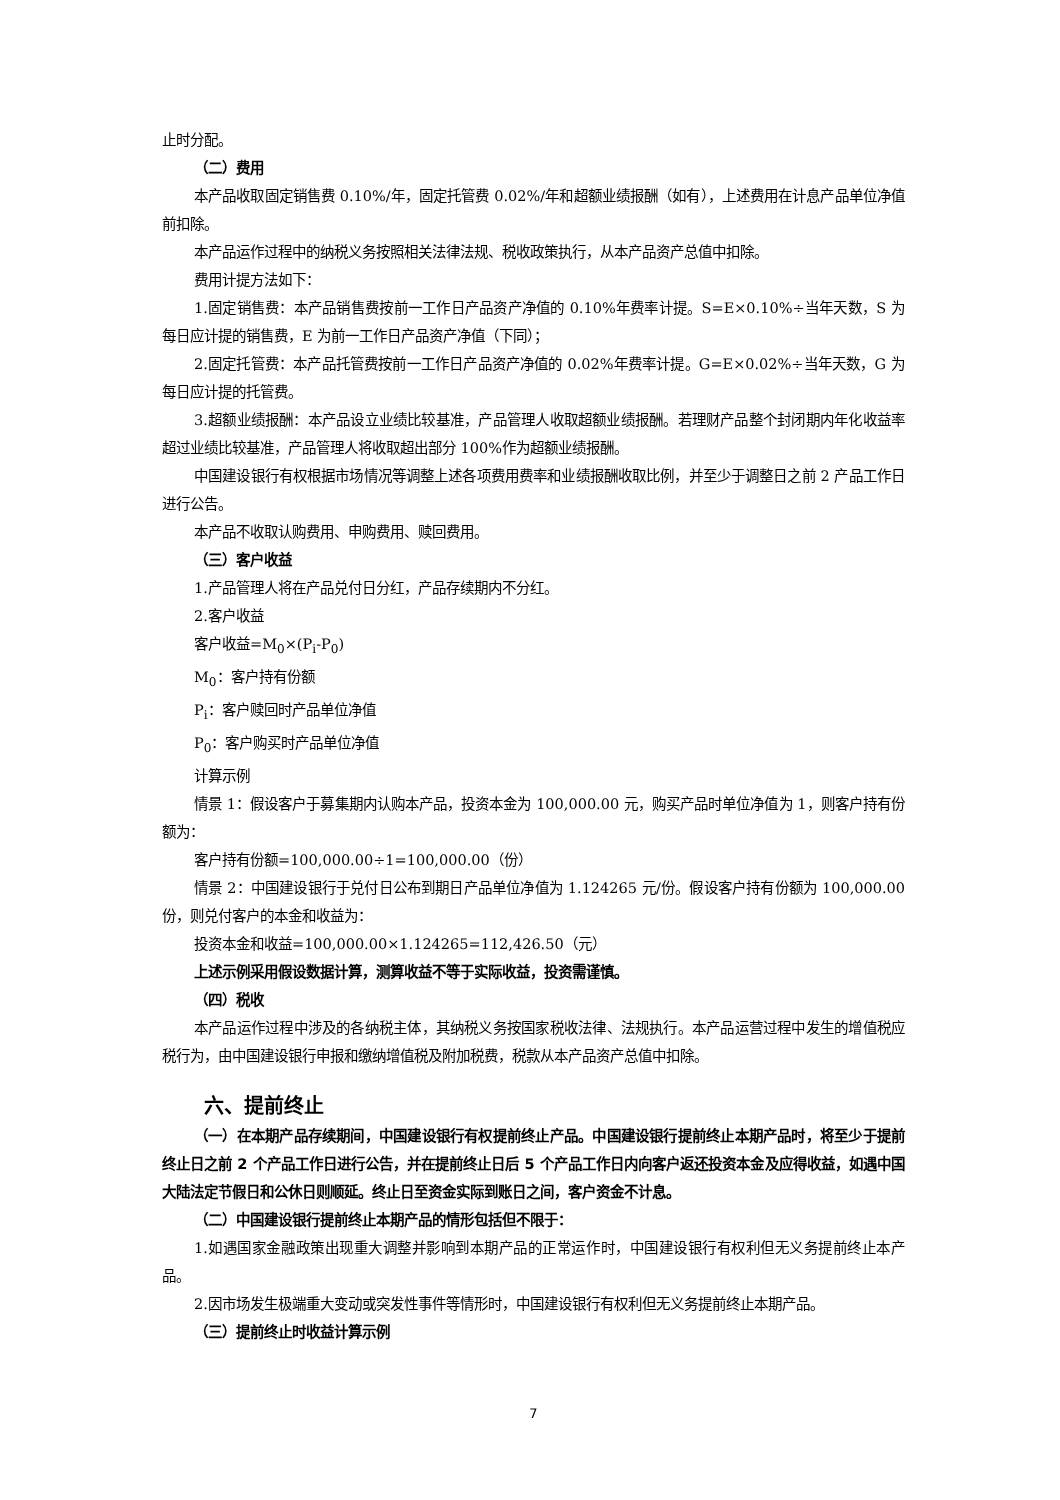止时分配。
（二）费用
本产品收取固定销售费 0.10%/年，固定托管费 0.02%/年和超额业绩报酬（如有），上述费用在计息产品单位净值前扣除。
本产品运作过程中的纳税义务按照相关法律法规、税收政策执行，从本产品资产总值中扣除。
费用计提方法如下：
1.固定销售费：本产品销售费按前一工作日产品资产净值的 0.10%年费率计提。S=E×0.10%÷当年天数，S 为每日应计提的销售费，E 为前一工作日产品资产净值（下同）；
2.固定托管费：本产品托管费按前一工作日产品资产净值的 0.02%年费率计提。G=E×0.02%÷当年天数，G 为每日应计提的托管费。
3.超额业绩报酬：本产品设立业绩比较基准，产品管理人收取超额业绩报酬。若理财产品整个封闭期内年化收益率超过业绩比较基准，产品管理人将收取超出部分 100%作为超额业绩报酬。
中国建设银行有权根据市场情况等调整上述各项费用费率和业绩报酬收取比例，并至少于调整日之前 2 产品工作日进行公告。
本产品不收取认购费用、申购费用、赎回费用。
（三）客户收益
1.产品管理人将在产品兑付日分红，产品存续期内不分红。
2.客户收益
客户收益=M<sub>0</sub>×(P<sub>i</sub>-P<sub>0</sub>)
M<sub>0</sub>：客户持有份额
P<sub>i</sub>：客户赎回时产品单位净值
P<sub>0</sub>：客户购买时产品单位净值
计算示例
情景 1：假设客户于募集期内认购本产品，投资本金为 100,000.00 元，购买产品时单位净值为 1，则客户持有份额为：
客户持有份额=100,000.00÷1=100,000.00（份）
情景 2：中国建设银行于兑付日公布到期日产品单位净值为 1.124265 元/份。假设客户持有份额为 100,000.00 份，则兑付客户的本金和收益为：
投资本金和收益=100,000.00×1.124265=112,426.50（元）
上述示例采用假设数据计算，测算收益不等于实际收益，投资需谨慎。
（四）税收
本产品运作过程中涉及的各纳税主体，其纳税义务按国家税收法律、法规执行。本产品运营过程中发生的增值税应税行为，由中国建设银行申报和缴纳增值税及附加税费，税款从本产品资产总值中扣除。
六、提前终止
（一）在本期产品存续期间，中国建设银行有权提前终止产品。中国建设银行提前终止本期产品时，将至少于提前终止日之前 2 个产品工作日进行公告，并在提前终止日后 5 个产品工作日内向客户返还投资本金及应得收益，如遇中国大陆法定节假日和公休日则顺延。终止日至资金实际到账日之间，客户资金不计息。
（二）中国建设银行提前终止本期产品的情形包括但不限于：
1.如遇国家金融政策出现重大调整并影响到本期产品的正常运作时，中国建设银行有权利但无义务提前终止本产品。
2.因市场发生极端重大变动或突发性事件等情形时，中国建设银行有权利但无义务提前终止本期产品。
（三）提前终止时收益计算示例
7